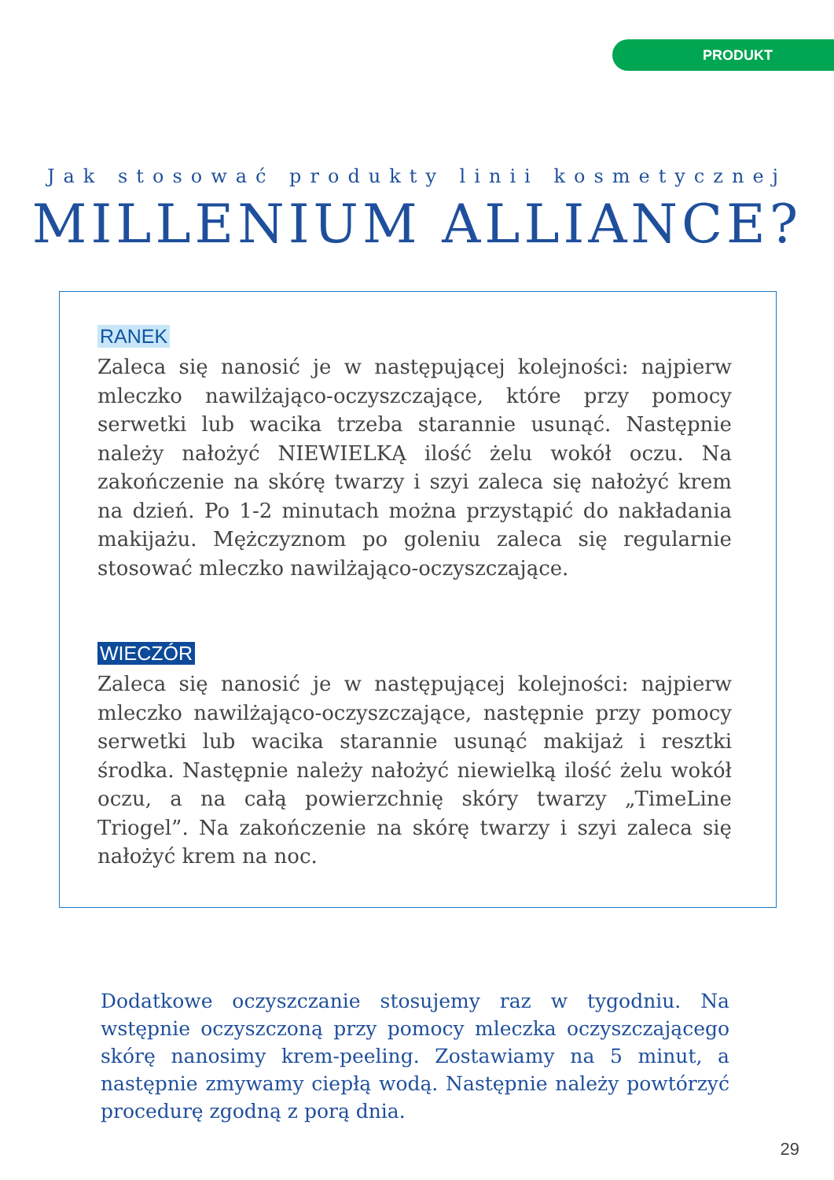PRODUKT
Jak stosować produkty linii kosmetycznej
MILLENIUM ALLIANCE?
RANEK
Zaleca się nanosić je w następującej kolejności: najpierw mleczko nawilżająco-oczyszczające, które przy pomocy serwetki lub wacika trzeba starannie usunąć. Następnie należy nałożyć NIEWIELKĄ ilość żelu wokół oczu. Na zakończenie na skórę twarzy i szyi zaleca się nałożyć krem na dzień. Po 1-2 minutach można przystąpić do nakładania makijażu. Mężczyznom po goleniu zaleca się regularnie stosować mleczko nawilżająco-oczyszczające.
WIECZÓR
Zaleca się nanosić je w następującej kolejności: najpierw mleczko nawilżająco-oczyszczające, następnie przy pomocy serwetki lub wacika starannie usunąć makijaż i resztki środka. Następnie należy nałożyć niewielką ilość żelu wokół oczu, a na całą powierzchnię skóry twarzy „TimeLine Triogel”. Na zakończenie na skórę twarzy i szyi zaleca się nałożyć krem na noc.
Dodatkowe oczyszczanie stosujemy raz w tygodniu. Na wstępnie oczyszczoną przy pomocy mleczka oczyszczającego skórę nanosimy krem-peeling. Zostawiamy na 5 minut, a następnie zmywamy ciepłą wodą. Następnie należy powtórzyć procedurę zgodną z porą dnia.
29